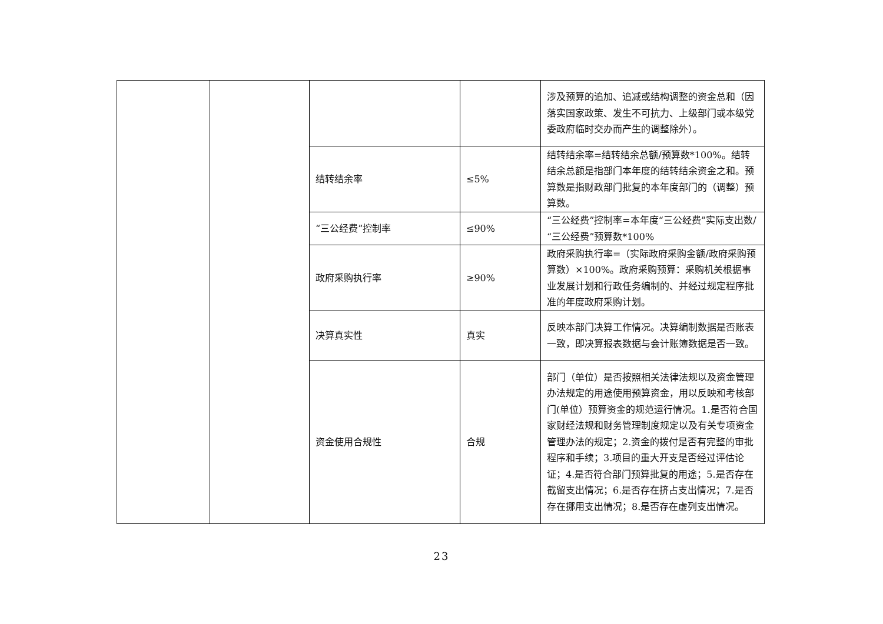| | | | | 涉及预算的追加、追减或结构调整的资金总和（因落实国家政策、发生不可抗力、上级部门或本级党委政府临时交办而产生的调整除外）。 |
| | | 结转结余率 | ≤5% | 结转结余率=结转结余总额/预算数*100%。结转结余总额是指部门本年度的结转结余资金之和。预算数是指财政部门批复的本年度部门的（调整）预算数。 |
| | | “三公经费”控制率 | ≤90% | “三公经费”控制率=本年度“三公经费”实际支出数/“三公经费”预算数*100% |
| | | 政府采购执行率 | ≥90% | 政府采购执行率=（实际政府采购金额/政府采购预算数）×100%。政府采购预算：采购机关根据事业发展计划和行政任务编制的、并经过规定程序批准的年度政府采购计划。 |
| | | 决算真实性 | 真实 | 反映本部门决算工作情况。决算编制数据是否账表一致，即决算报表数据与会计账簿数据是否一致。 |
| | | 资金使用合规性 | 合规 | 部门（单位）是否按照相关法律法规以及资金管理办法规定的用途使用预算资金，用以反映和考核部门(单位）预算资金的规范运行情况。1.是否符合国家财经法规和财务管理制度规定以及有关专项资金管理办法的规定；2.资金的拨付是否有完整的审批程序和手续；3.项目的重大开支是否经过评估论证；4.是否符合部门预算批复的用途；5.是否存在截留支出情况；6.是否存在挤占支出情况；7.是否存在挪用支出情况；8.是否存在虚列支出情况。 |
23